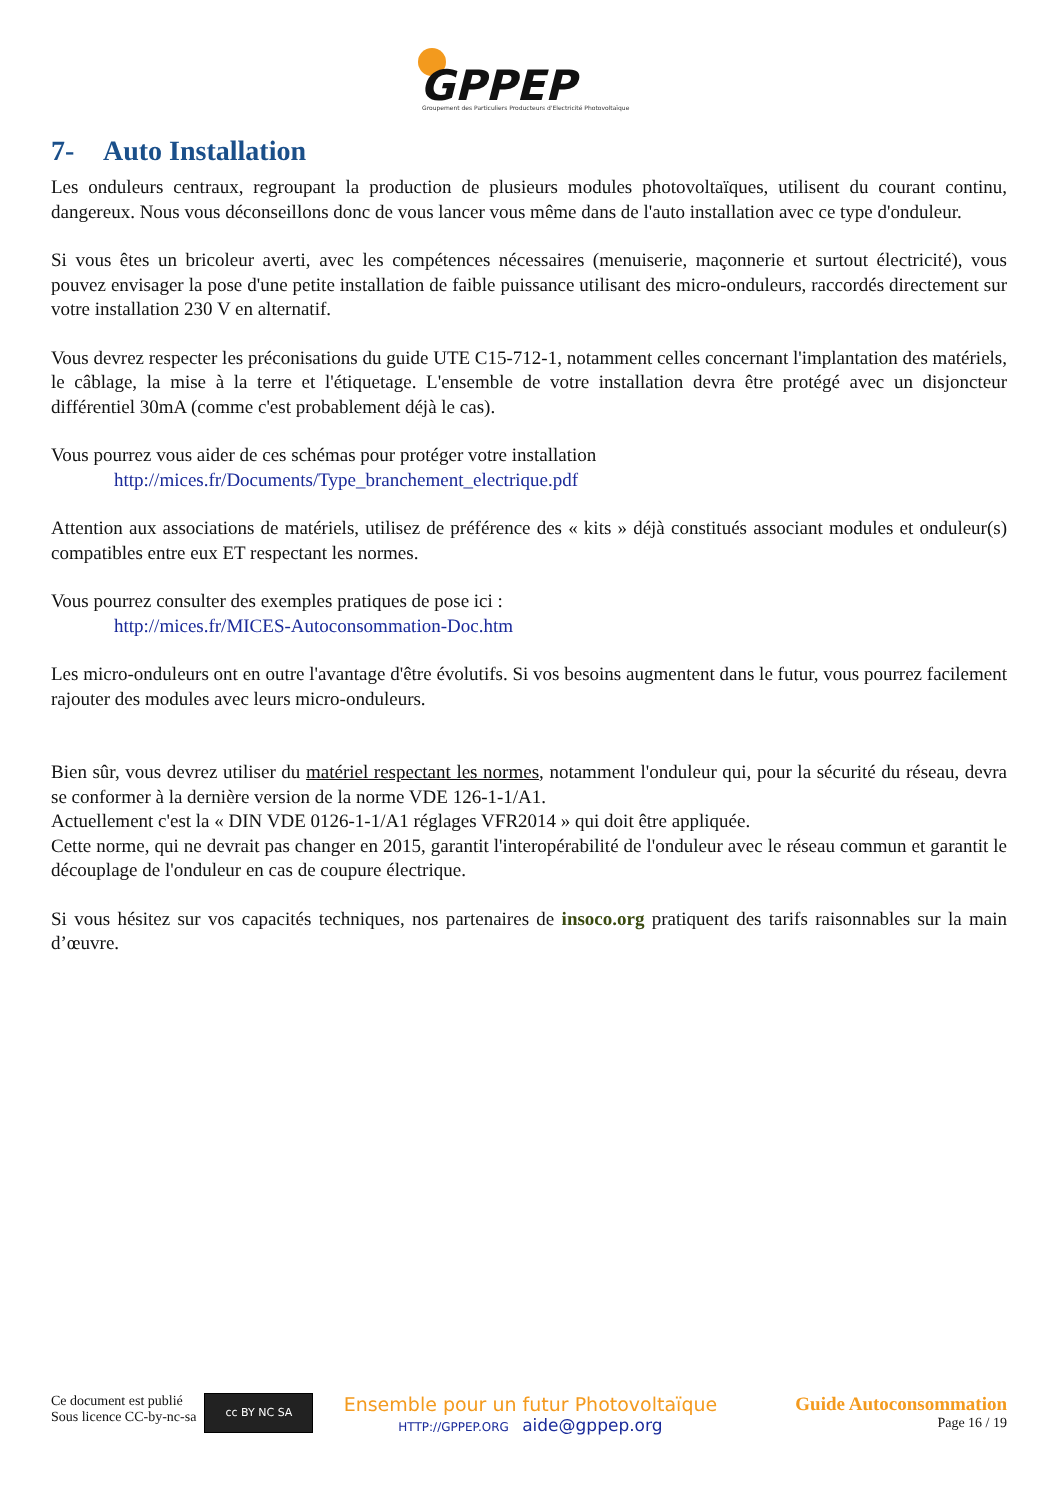GPPEP
Groupement des Particuliers Producteurs d'Electricité Photovoltaïque
7- Auto Installation
Les onduleurs centraux, regroupant la production de plusieurs modules photovoltaïques, utilisent du courant continu, dangereux. Nous vous déconseillons donc de vous lancer vous même dans de l'auto installation avec ce type d'onduleur.
Si vous êtes un bricoleur averti, avec les compétences nécessaires (menuiserie, maçonnerie et surtout électricité), vous pouvez envisager la pose d'une petite installation de faible puissance utilisant des micro-onduleurs, raccordés directement sur votre installation 230 V en alternatif.
Vous devrez respecter les préconisations du guide UTE C15-712-1, notamment celles concernant l'implantation des matériels, le câblage, la mise à la terre et l'étiquetage. L'ensemble de votre installation devra être protégé avec un disjoncteur différentiel 30mA (comme c'est probablement déjà le cas).
Vous pourrez vous aider de ces schémas pour protéger votre installation
http://mices.fr/Documents/Type_branchement_electrique.pdf
Attention aux associations de matériels, utilisez de préférence des « kits » déjà constitués associant modules et onduleur(s) compatibles entre eux ET respectant les normes.
Vous pourrez consulter des exemples pratiques de pose ici :
http://mices.fr/MICES-Autoconsommation-Doc.htm
Les micro-onduleurs ont en outre l'avantage d'être évolutifs. Si vos besoins augmentent dans le futur, vous pourrez facilement rajouter des modules avec leurs micro-onduleurs.
Bien sûr, vous devrez utiliser du matériel respectant les normes, notamment l'onduleur qui, pour la sécurité du réseau, devra se conformer à la dernière version de la norme VDE 126-1-1/A1.
Actuellement c'est la « DIN VDE 0126-1-1/A1 réglages VFR2014 » qui doit être appliquée.
Cette norme, qui ne devrait pas changer en 2015, garantit l'interopérabilité de l'onduleur avec le réseau commun et garantit le découplage de l'onduleur en cas de coupure électrique.
Si vous hésitez sur vos capacités techniques, nos partenaires de insoco.org pratiquent des tarifs raisonnables sur la main d’œuvre.
Ce document est publié
Sous licence CC-by-nc-sa
cc BY NC SA
Ensemble pour un futur Photovoltaïque
HTTP://GPPEP.ORG aide@gppep.org
Guide Autoconsommation
Page 16 / 19